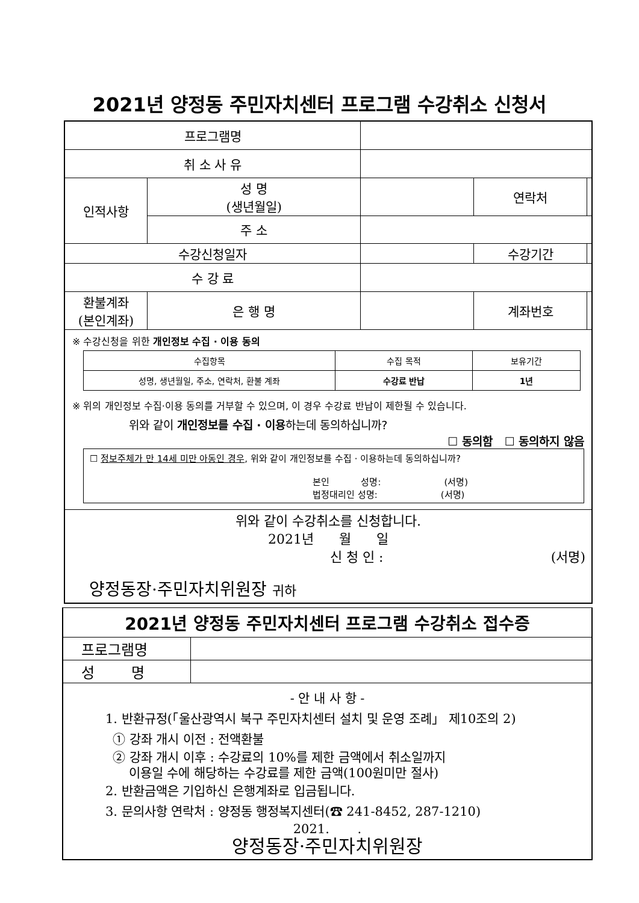2021년 양정동 주민자치센터 프로그램 수강취소 신청서
| 프로그램명 | | | | |
| 취 소 사 유 | | | | |
| 인적사항 | 성 명 (생년월일) | | 연락처 | |
| | 주 소 | | | |
| 수강신청일자 | | | 수강기간 | |
| 수 강 료 | | | | |
| 환불계좌 (본인계좌) | 은 행 명 | | 계좌번호 | |
| ※ 수강신청을 위한 개인정보 수집 · 이용 동의 / 수집항목 / 수집 목적 / 보유기간 / / 성명, 생년월일, 주소, 연락처, 환불 계좌 / 수강료 반납 / 1년 / ※ 위의 개인정보 수집·이용 동의를 거부할 수 있으며, 이 경우 수강료 반납이 제한될 수 있습니다. 위와 같이 개인정보를 수집 · 이용 하는데 동의하십니까? ☐ 동의함 ☐ 동의하지 않음 ☐ 정보주체가 만 14세 미만 아동인 경우 , 위와 같이 개인정보를 수집 · 이용하는데 동의하십니까? 본인 성명: (서명) 법정대리인 성명: (서명) | | | | |
| 위와 같이 수강취소를 신청합니다. 2021년 월 일 신 청 인 : (서명) 양정동장·주민자치위원장 귀하 | | | | |
| 2021년 양정동 주민자치센터 프로그램 수강취소 접수증 | |
| 프로그램명 | |
| 성 명 | |
| - 안 내 사 항 - 1. 반환규정(「울산광역시 북구 주민자치센터 설치 및 운영 조례」 제10조의 2) ① 강좌 개시 이전 : 전액환불 ② 강좌 개시 이후 : 수강료의 10%를 제한 금액에서 취소일까지 이용일 수에 해당하는 수강료를 제한 금액(100원미만 절사) 2. 반환금액은 기입하신 은행계좌로 입금됩니다. 3. 문의사항 연락처 : 양정동 행정복지센터(☎ 241-8452, 287-1210) 2021. . 양정동장·주민자치위원장 | |